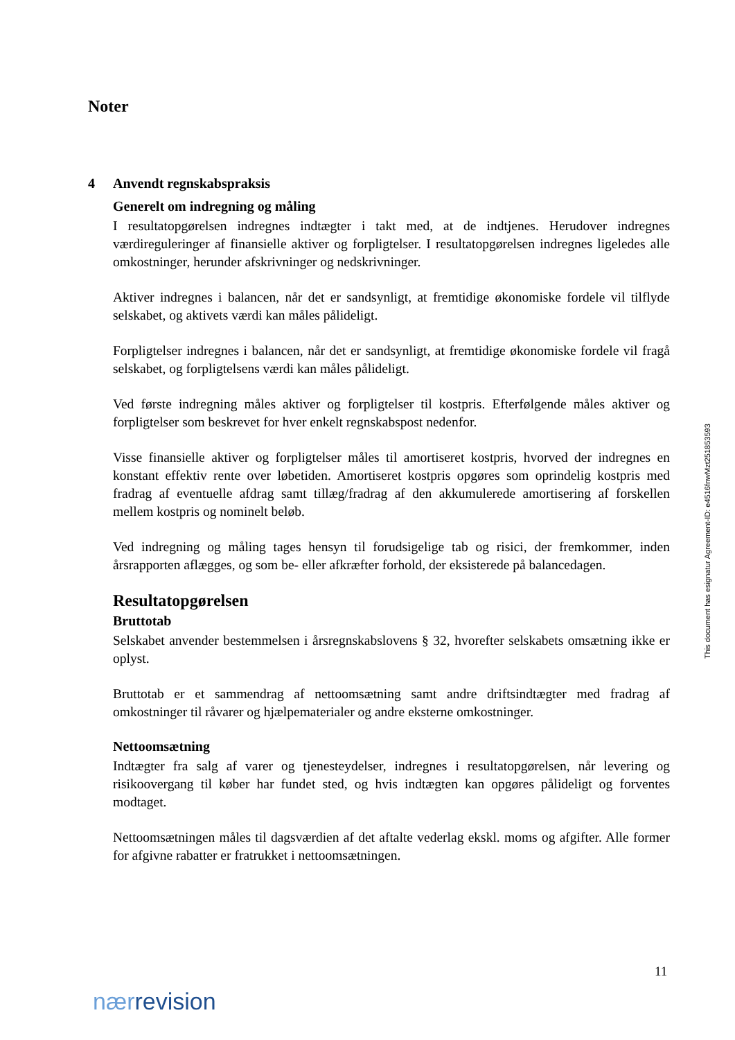Noter
4 Anvendt regnskabspraksis
Generelt om indregning og måling
I resultatopgørelsen indregnes indtægter i takt med, at de indtjenes. Herudover indregnes værdireguleringer af finansielle aktiver og forpligtelser. I resultatopgørelsen indregnes ligeledes alle omkostninger, herunder afskrivninger og nedskrivninger.
Aktiver indregnes i balancen, når det er sandsynligt, at fremtidige økonomiske fordele vil tilflyde selskabet, og aktivets værdi kan måles pålideligt.
Forpligtelser indregnes i balancen, når det er sandsynligt, at fremtidige økonomiske fordele vil fragå selskabet, og forpligtelsens værdi kan måles pålideligt.
Ved første indregning måles aktiver og forpligtelser til kostpris. Efterfølgende måles aktiver og forpligtelser som beskrevet for hver enkelt regnskabspost nedenfor.
Visse finansielle aktiver og forpligtelser måles til amortiseret kostpris, hvorved der indregnes en konstant effektiv rente over løbetiden. Amortiseret kostpris opgøres som oprindelig kostpris med fradrag af eventuelle afdrag samt tillæg/fradrag af den akkumulerede amortisering af forskellen mellem kostpris og nominelt beløb.
Ved indregning og måling tages hensyn til forudsigelige tab og risici, der fremkommer, inden årsrapporten aflægges, og som be- eller afkræfter forhold, der eksisterede på balancedagen.
Resultatopgørelsen
Bruttotab
Selskabet anvender bestemmelsen i årsregnskabslovens § 32, hvorefter selskabets omsætning ikke er oplyst.
Bruttotab er et sammendrag af nettoomsætning samt andre driftsindtægter med fradrag af omkostninger til råvarer og hjælpematerialer og andre eksterne omkostninger.
Nettoomsætning
Indtægter fra salg af varer og tjenesteydelser, indregnes i resultatopgørelsen, når levering og risikoovergang til køber har fundet sted, og hvis indtægten kan opgøres pålideligt og forventes modtaget.
Nettoomsætningen måles til dagsværdien af det aftalte vederlag ekskl. moms og afgifter. Alle former for afgivne rabatter er fratrukket i nettoomsætningen.
This document has esignatur Agreement-ID: e4516fnwMzt251853593
11
nærrevision